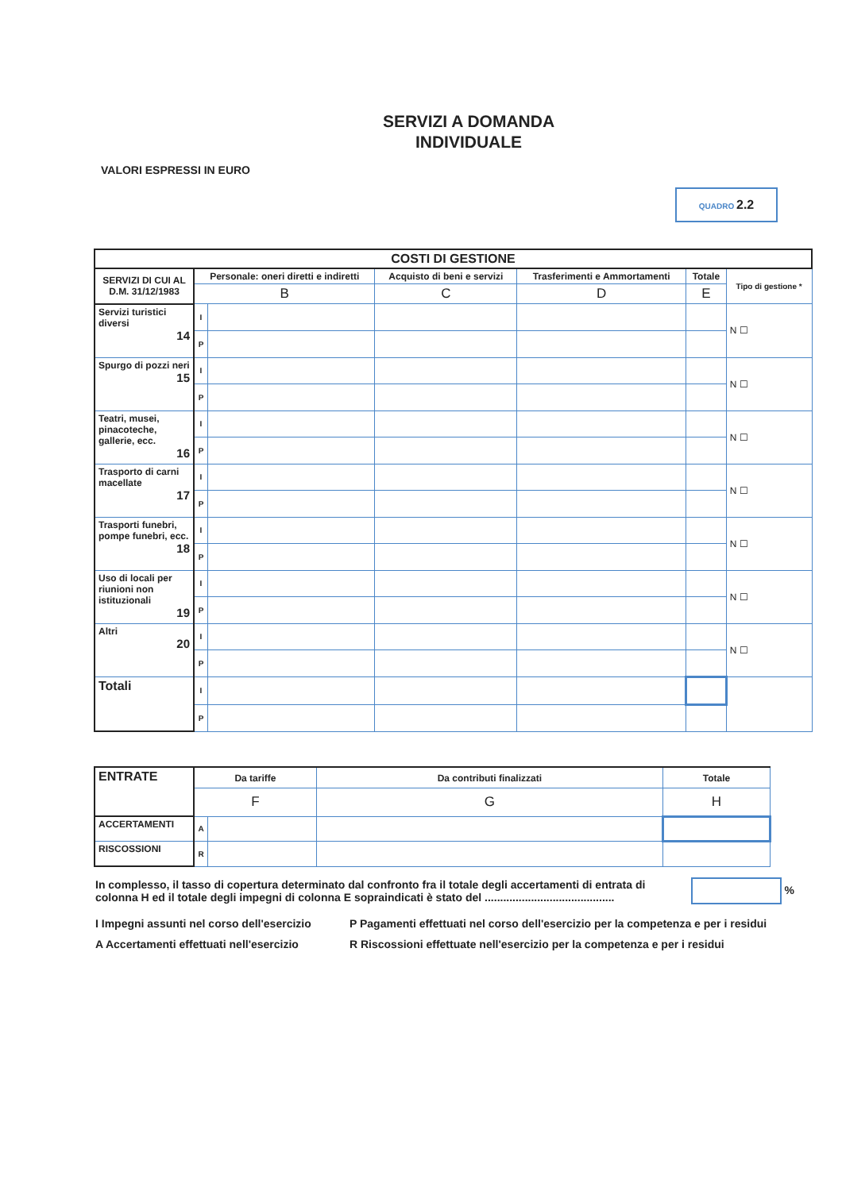SERVIZI A DOMANDA
INDIVIDUALE
VALORI ESPRESSI IN EURO
QUADRO 2.2
| COSTI DI GESTIONE | | | | | | |
| --- | --- | --- | --- | --- | --- | --- |
| SERVIZI DI CUI AL D.M. 31/12/1983 | Personale: oneri diretti e indiretti | | Acquisto di beni e servizi | Trasferimenti e Ammortamenti | Totale | Tipo di gestione * |
| | B | | C | D | E | |
| Servizi turistici diversi 14 | I | | | | | N ☐ |
| | P | | | | | |
| Spurgo di pozzi neri 15 | I | | | | | N ☐ |
| | P | | | | | |
| Teatri, musei, pinacoteche, gallerie, ecc. 16 | I | | | | | N ☐ |
| | P | | | | | |
| Trasporto di carni macellate 17 | I | | | | | N ☐ |
| | P | | | | | |
| Trasporti funebri, pompe funebri, ecc. 18 | I | | | | | N ☐ |
| | P | | | | | |
| Uso di locali per riunioni non istituzionali 19 | I | | | | | N ☐ |
| | P | | | | | |
| Altri 20 | I | | | | | N ☐ |
| | P | | | | | |
| Totali | I | | | | | |
| | P | | | | | |
| ENTRATE | Da tariffe | | Da contributi finalizzati | Totale |
| --- | --- | --- | --- | --- |
| | F | | G | H |
| ACCERTAMENTI | A | | | |
| RISCOSSIONI | R | | | |
In complesso, il tasso di copertura determinato dal confronto fra il totale degli accertamenti di entrata di colonna H ed il totale degli impegni di colonna E sopraindicati è stato del ..........................................
%
I Impegni assunti nel corso dell'esercizio
P Pagamenti effettuati nel corso dell'esercizio per la competenza e per i residui
A Accertamenti effettuati nell'esercizio
R Riscossioni effettuate nell'esercizio per la competenza e per i residui